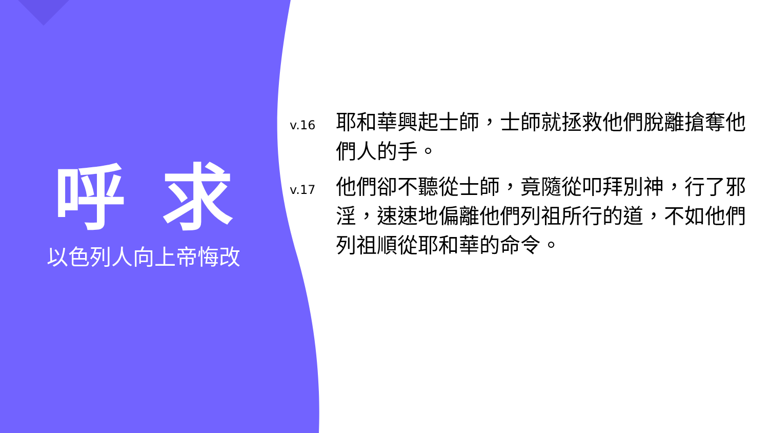呼求
以色列人向上帝悔改
v.16
耶和華興起士師，士師就拯救他們脫離搶奪他們人的手。
v.17
他們卻不聽從士師，竟隨從叩拜別神，行了邪淫，速速地偏離他們列祖所行的道，不如他們列祖順從耶和華的命令。